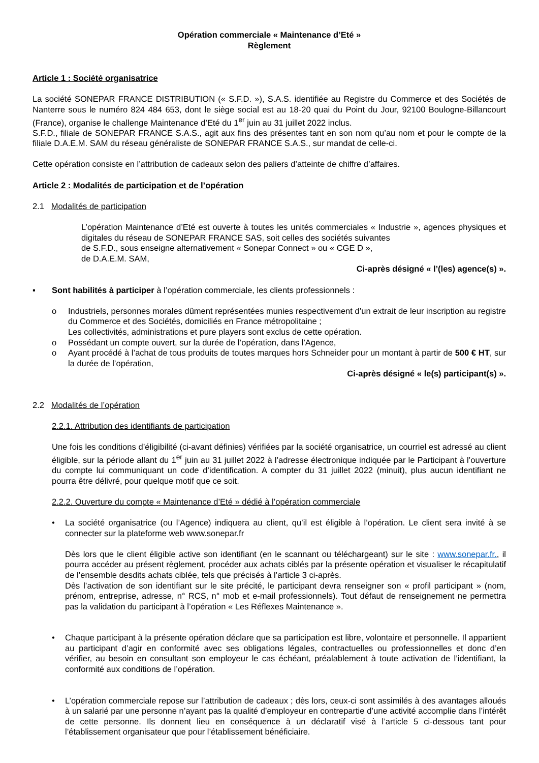Opération commerciale « Maintenance d’Eté »
Règlement
Article 1 : Société organisatrice
La société SONEPAR FRANCE DISTRIBUTION (« S.F.D. »), S.A.S. identifiée au Registre du Commerce et des Sociétés de Nanterre sous le numéro 824 484 653, dont le siège social est au 18-20 quai du Point du Jour, 92100 Boulogne-Billancourt (France), organise le challenge Maintenance d’Eté du 1<sup>er</sup> juin au 31 juillet 2022 inclus.
S.F.D., filiale de SONEPAR FRANCE S.A.S., agit aux fins des présentes tant en son nom qu’au nom et pour le compte de la filiale D.A.E.M. SAM du réseau généraliste de SONEPAR FRANCE S.A.S., sur mandat de celle-ci.
Cette opération consiste en l’attribution de cadeaux selon des paliers d’atteinte de chiffre d’affaires.
Article 2 : Modalités de participation et de l’opération
2.1 Modalités de participation
L’opération Maintenance d’Eté est ouverte à toutes les unités commerciales « Industrie », agences physiques et digitales du réseau de SONEPAR FRANCE SAS, soit celles des sociétés suivantes
de S.F.D., sous enseigne alternativement « Sonepar Connect » ou « CGE D »,
de D.A.E.M. SAM,
Ci-après désigné « l’(les) agence(s) ».
▪ Sont habilités à participer à l’opération commerciale, les clients professionnels :
o Industriels, personnes morales dûment représentées munies respectivement d’un extrait de leur inscription au registre du Commerce et des Sociétés, domiciliés en France métropolitaine ;
Les collectivités, administrations et pure players sont exclus de cette opération.
o Possédant un compte ouvert, sur la durée de l’opération, dans l’Agence,
o Ayant procédé à l’achat de tous produits de toutes marques hors Schneider pour un montant à partir de 500 € HT, sur la durée de l’opération,
Ci-après désigné « le(s) participant(s) ».
2.2 Modalités de l’opération
2.2.1. Attribution des identifiants de participation
Une fois les conditions d’éligibilité (ci-avant définies) vérifiées par la société organisatrice, un courriel est adressé au client éligible, sur la période allant du 1<sup>er</sup> juin au 31 juillet 2022 à l’adresse électronique indiquée par le Participant à l’ouverture du compte lui communiquant un code d’identification. A compter du 31 juillet 2022 (minuit), plus aucun identifiant ne pourra être délivré, pour quelque motif que ce soit.
2.2.2. Ouverture du compte « Maintenance d’Eté » dédié à l’opération commerciale
• La société organisatrice (ou l’Agence) indiquera au client, qu’il est éligible à l’opération. Le client sera invité à se connecter sur la plateforme web www.sonepar.fr
Dès lors que le client éligible active son identifiant (en le scannant ou téléchargeant) sur le site : www.sonepar.fr., il pourra accéder au présent règlement, procéder aux achats ciblés par la présente opération et visualiser le récapitulatif de l’ensemble desdits achats ciblée, tels que précisés à l’article 3 ci-après.
Dès l’activation de son identifiant sur le site précité, le participant devra renseigner son « profil participant » (nom, prénom, entreprise, adresse, n° RCS, n° mob et e-mail professionnels). Tout défaut de renseignement ne permettra pas la validation du participant à l’opération « Les Réflexes Maintenance ».
• Chaque participant à la présente opération déclare que sa participation est libre, volontaire et personnelle. Il appartient au participant d’agir en conformité avec ses obligations légales, contractuelles ou professionnelles et donc d’en vérifier, au besoin en consultant son employeur le cas échéant, préalablement à toute activation de l’identifiant, la conformité aux conditions de l’opération.
• L’opération commerciale repose sur l’attribution de cadeaux ; dès lors, ceux-ci sont assimilés à des avantages alloués à un salarié par une personne n’ayant pas la qualité d’employeur en contrepartie d’une activité accomplie dans l’intérêt de cette personne. Ils donnent lieu en conséquence à un déclaratif visé à l’article 5 ci-dessous tant pour l’établissement organisateur que pour l’établissement bénéficiaire.